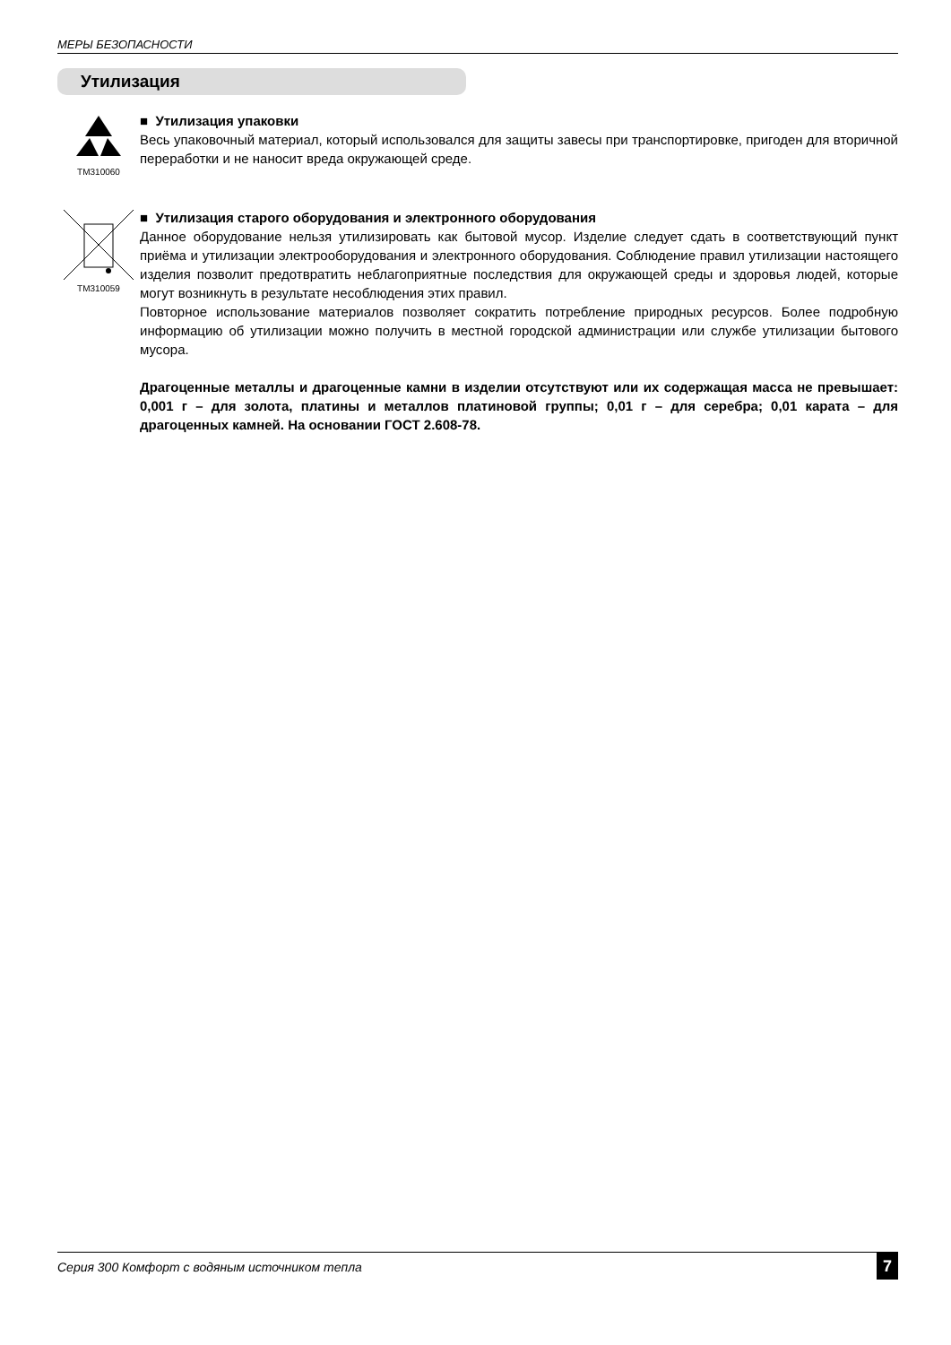МЕРЫ БЕЗОПАСНОСТИ
Утилизация
TM310060
■ Утилизация упаковки
Весь упаковочный материал, который использовался для защиты завесы при транспортировке, пригоден для вторичной переработки и не наносит вреда окружающей среде.
TM310059
■ Утилизация старого оборудования и электронного оборудования
Данное оборудование нельзя утилизировать как бытовой мусор. Изделие следует сдать в соответствующий пункт приёма и утилизации электрооборудования и электронного оборудования. Соблюдение правил утилизации настоящего изделия позволит предотвратить неблагоприятные последствия для окружающей среды и здоровья людей, которые могут возникнуть в результате несоблюдения этих правил.
Повторное использование материалов позволяет сократить потребление природных ресурсов. Более подробную информацию об утилизации можно получить в местной городской администрации или службе утилизации бытового мусора.
Драгоценные металлы и драгоценные камни в изделии отсутствуют или их содержащая масса не превышает: 0,001 г – для золота, платины и металлов платиновой группы; 0,01 г – для серебра; 0,01 карата – для драгоценных камней. На основании ГОСТ 2.608-78.
Серия 300 Комфорт с водяным источником тепла 7